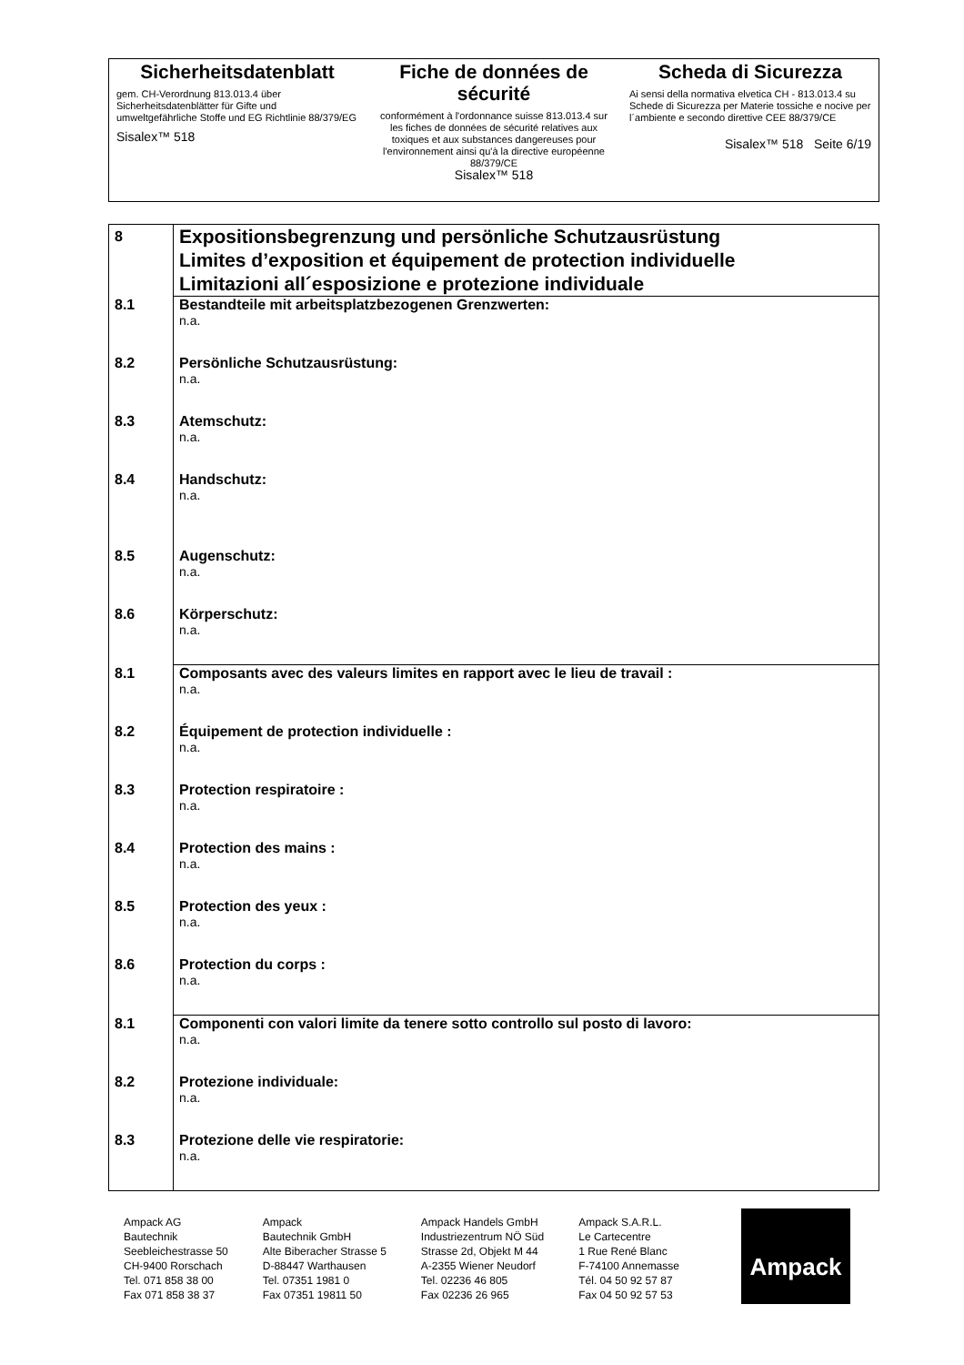Sicherheitsdatenblatt
gem. CH-Verordnung 813.013.4 über Sicherheitsdatenblätter für Gifte und umweltgefährliche Stoffe und EG Richtlinie 88/379/EG
Sisalex™ 518
Fiche de données de sécurité
conformément à l'ordonnance suisse 813.013.4 sur les fiches de données de sécurité relatives aux toxiques et aux substances dangereuses pour l'environnement ainsi qu'à la directive européenne 88/379/CE
Sisalex™ 518
Scheda di Sicurezza
Ai sensi della normativa elvetica CH - 813.013.4 su Schede di Sicurezza per Materie tossiche e nocive per l´ambiente e secondo direttive CEE 88/379/CE
Sisalex™ 518 Seite 6/19
| 8 | Expositionsbegrenzung und persönliche Schutzausrüstung Limites d’exposition et équipement de protection individuelle Limitazioni all´esposizione e protezione individuale |
| 8.1 | Bestandteile mit arbeitsplatzbezogenen Grenzwerten: n.a. |
| 8.2 | Persönliche Schutzausrüstung: n.a. |
| 8.3 | Atemschutz: n.a. |
| 8.4 | Handschutz: n.a. |
| 8.5 | Augenschutz: n.a. |
| 8.6 | Körperschutz: n.a. |
| 8.1 | Composants avec des valeurs limites en rapport avec le lieu de travail : n.a. |
| 8.2 | Équipement de protection individuelle : n.a. |
| 8.3 | Protection respiratoire : n.a. |
| 8.4 | Protection des mains : n.a. |
| 8.5 | Protection des yeux : n.a. |
| 8.6 | Protection du corps : n.a. |
| 8.1 | Componenti con valori limite da tenere sotto controllo sul posto di lavoro: n.a. |
| 8.2 | Protezione individuale: n.a. |
| 8.3 | Protezione delle vie respiratorie: n.a. |
Ampack AG
Bautechnik
Seebleichestrasse 50
CH-9400 Rorschach
Tel. 071 858 38 00
Fax 071 858 38 37
Ampack
Bautechnik GmbH
Alte Biberacher Strasse 5
D-88447 Warthausen
Tel. 07351 1981 0
Fax 07351 19811 50
Ampack Handels GmbH
Industriezentrum NÖ Süd
Strasse 2d, Objekt M 44
A-2355 Wiener Neudorf
Tel. 02236 46 805
Fax 02236 26 965
Ampack S.A.R.L.
Le Cartecentre
1 Rue René Blanc
F-74100 Annemasse
Tél. 04 50 92 57 87
Fax 04 50 92 57 53
Ampack